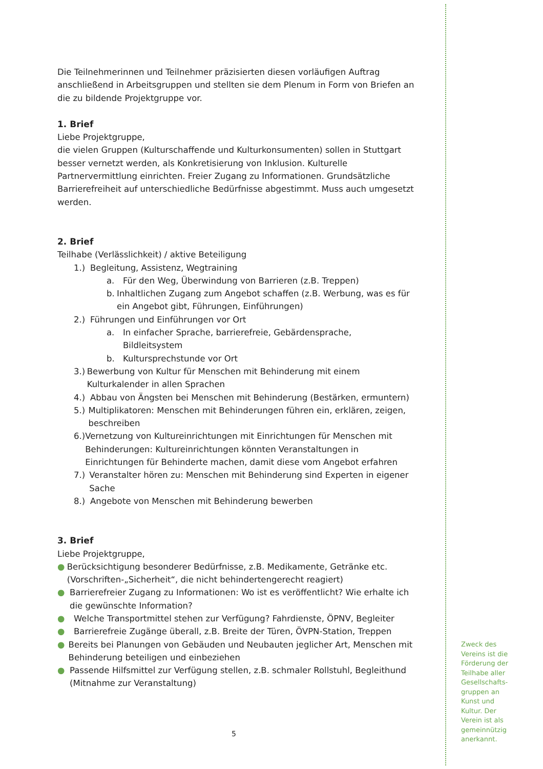Die Teilnehmerinnen und Teilnehmer präzisierten diesen vorläufigen Auftrag anschließend in Arbeitsgruppen und stellten sie dem Plenum in Form von Briefen an die zu bildende Projektgruppe vor.
1. Brief
Liebe Projektgruppe,
die vielen Gruppen (Kulturschaffende und Kulturkonsumenten) sollen in Stuttgart besser vernetzt werden, als Konkretisierung von Inklusion. Kulturelle Partnervermittlung einrichten. Freier Zugang zu Informationen. Grundsätzliche Barrierefreiheit auf unterschiedliche Bedürfnisse abgestimmt. Muss auch umgesetzt werden.
2. Brief
Teilhabe (Verlässlichkeit) / aktive Beteiligung
1.) Begleitung, Assistenz, Wegtraining
a. Für den Weg, Überwindung von Barrieren (z.B. Treppen)
b. Inhaltlichen Zugang zum Angebot schaffen (z.B. Werbung, was es für ein Angebot gibt, Führungen, Einführungen)
2.) Führungen und Einführungen vor Ort
a. In einfacher Sprache, barrierefreie, Gebärdensprache,
Bildleitsystem
b. Kultursprechstunde vor Ort
3.) Bewerbung von Kultur für Menschen mit Behinderung mit einem Kulturkalender in allen Sprachen
4.) Abbau von Ängsten bei Menschen mit Behinderung (Bestärken, ermuntern)
5.) Multiplikatoren: Menschen mit Behinderungen führen ein, erklären, zeigen, beschreiben
6.) Vernetzung von Kultureinrichtungen mit Einrichtungen für Menschen mit Behinderungen: Kultureinrichtungen könnten Veranstaltungen in Einrichtungen für Behinderte machen, damit diese vom Angebot erfahren
7.) Veranstalter hören zu: Menschen mit Behinderung sind Experten in eigener Sache
8.) Angebote von Menschen mit Behinderung bewerben
3. Brief
Liebe Projektgruppe,
● Berücksichtigung besonderer Bedürfnisse, z.B. Medikamente, Getränke etc. (Vorschriften-„Sicherheit“, die nicht behindertengerecht reagiert)
● Barrierefreier Zugang zu Informationen: Wo ist es veröffentlicht? Wie erhalte ich die gewünschte Information?
● Welche Transportmittel stehen zur Verfügung? Fahrdienste, ÖPNV, Begleiter
● Barrierefreie Zugänge überall, z.B. Breite der Türen, ÖVPN-Station, Treppen
● Bereits bei Planungen von Gebäuden und Neubauten jeglicher Art, Menschen mit Behinderung beteiligen und einbeziehen
● Passende Hilfsmittel zur Verfügung stellen, z.B. schmaler Rollstuhl, Begleithund (Mitnahme zur Veranstaltung)
5
Zweck des Vereins ist die Förderung der Teilhabe aller Gesellschafts-gruppen an Kunst und Kultur. Der Verein ist als gemeinnützig anerkannt.